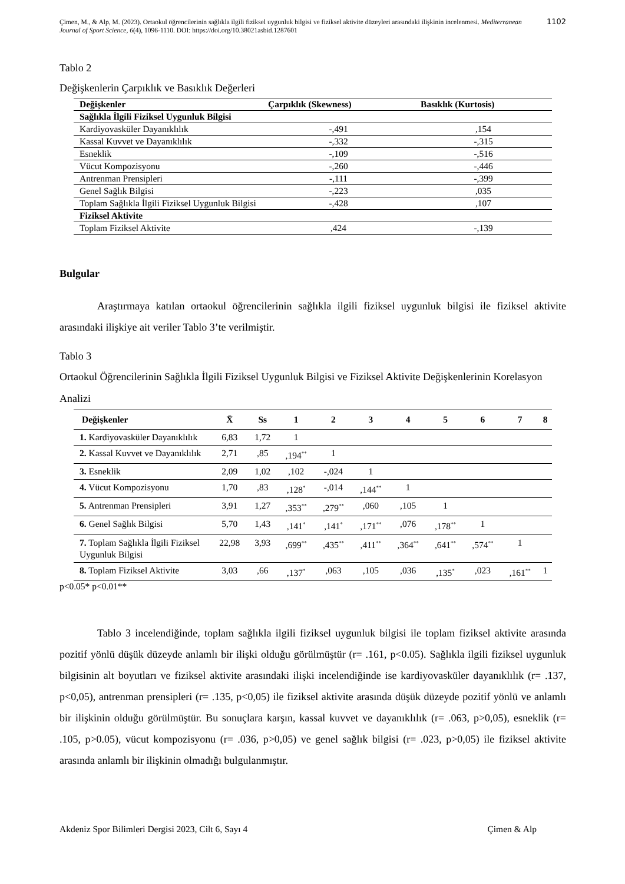Çimen, M., & Alp, M. (2023). Ortaokul öğrencilerinin sağlıkla ilgili fiziksel uygunluk bilgisi ve fiziksel aktivite düzeyleri arasındaki ilişkinin incelenmesi. Mediterranean Journal of Sport Science, 6(4), 1096-1110. DOI: https://doi.org/10.38021asbid.1287601
1102
Tablo 2
Değişkenlerin Çarpıklık ve Basıklık Değerleri
| Değişkenler | Çarpıklık (Skewness) | Basıklık (Kurtosis) |
| --- | --- | --- |
| Sağlıkla İlgili Fiziksel Uygunluk Bilgisi | | |
| Kardiyovasküler Dayanıklılık | -,491 | ,154 |
| Kassal Kuvvet ve Dayanıklılık | -,332 | -,315 |
| Esneklik | -,109 | -,516 |
| Vücut Kompozisyonu | -,260 | -,446 |
| Antrenman Prensipleri | -,111 | -,399 |
| Genel Sağlık Bilgisi | -,223 | ,035 |
| Toplam Sağlıkla İlgili Fiziksel Uygunluk Bilgisi | -,428 | ,107 |
| Fiziksel Aktivite | | |
| Toplam Fiziksel Aktivite | ,424 | -,139 |
Bulgular
Araştırmaya katılan ortaokul öğrencilerinin sağlıkla ilgili fiziksel uygunluk bilgisi ile fiziksel aktivite arasındaki ilişkiye ait veriler Tablo 3’te verilmiştir.
Tablo 3
Ortaokul Öğrencilerinin Sağlıkla İlgili Fiziksel Uygunluk Bilgisi ve Fiziksel Aktivite Değişkenlerinin Korelasyon Analizi
| Değişkenler | X̄ | Ss | 1 | 2 | 3 | 4 | 5 | 6 | 7 | 8 |
| --- | --- | --- | --- | --- | --- | --- | --- | --- | --- | --- |
| 1. Kardiyovasküler Dayanıklılık | 6,83 | 1,72 | 1 | | | | | | | |
| 2. Kassal Kuvvet ve Dayanıklılık | 2,71 | ,85 | ,194<sup>**</sup> | 1 | | | | | | |
| 3. Esneklik | 2,09 | 1,02 | ,102 | -,024 | 1 | | | | | |
| 4. Vücut Kompozisyonu | 1,70 | ,83 | ,128<sup>*</sup> | -,014 | ,144<sup>**</sup> | 1 | | | | |
| 5. Antrenman Prensipleri | 3,91 | 1,27 | ,353<sup>**</sup> | ,279<sup>**</sup> | ,060 | ,105 | 1 | | | |
| 6. Genel Sağlık Bilgisi | 5,70 | 1,43 | ,141<sup>*</sup> | ,141<sup>*</sup> | ,171<sup>**</sup> | ,076 | ,178<sup>**</sup> | 1 | | |
| 7. Toplam Sağlıkla İlgili Fiziksel Uygunluk Bilgisi | 22,98 | 3,93 | ,699<sup>**</sup> | ,435<sup>**</sup> | ,411<sup>**</sup> | ,364<sup>**</sup> | ,641<sup>**</sup> | ,574<sup>**</sup> | 1 | |
| 8. Toplam Fiziksel Aktivite | 3,03 | ,66 | ,137<sup>*</sup> | ,063 | ,105 | ,036 | ,135<sup>*</sup> | ,023 | ,161<sup>**</sup> | 1 |
p<0.05* p<0.01**
Tablo 3 incelendiğinde, toplam sağlıkla ilgili fiziksel uygunluk bilgisi ile toplam fiziksel aktivite arasında pozitif yönlü düşük düzeyde anlamlı bir ilişki olduğu görülmüştür (r= .161, p<0.05). Sağlıkla ilgili fiziksel uygunluk bilgisinin alt boyutları ve fiziksel aktivite arasındaki ilişki incelendiğinde ise kardiyovasküler dayanıklılık (r= .137, p<0,05), antrenman prensipleri (r= .135, p<0,05) ile fiziksel aktivite arasında düşük düzeyde pozitif yönlü ve anlamlı bir ilişkinin olduğu görülmüştür. Bu sonuçlara karşın, kassal kuvvet ve dayanıklılık (r= .063, p>0,05), esneklik (r= .105, p>0.05), vücut kompozisyonu (r= .036, p>0,05) ve genel sağlık bilgisi (r= .023, p>0,05) ile fiziksel aktivite arasında anlamlı bir ilişkinin olmadığı bulgulanmıştır.
Akdeniz Spor Bilimleri Dergisi 2023, Cilt 6, Sayı 4 Çimen & Alp